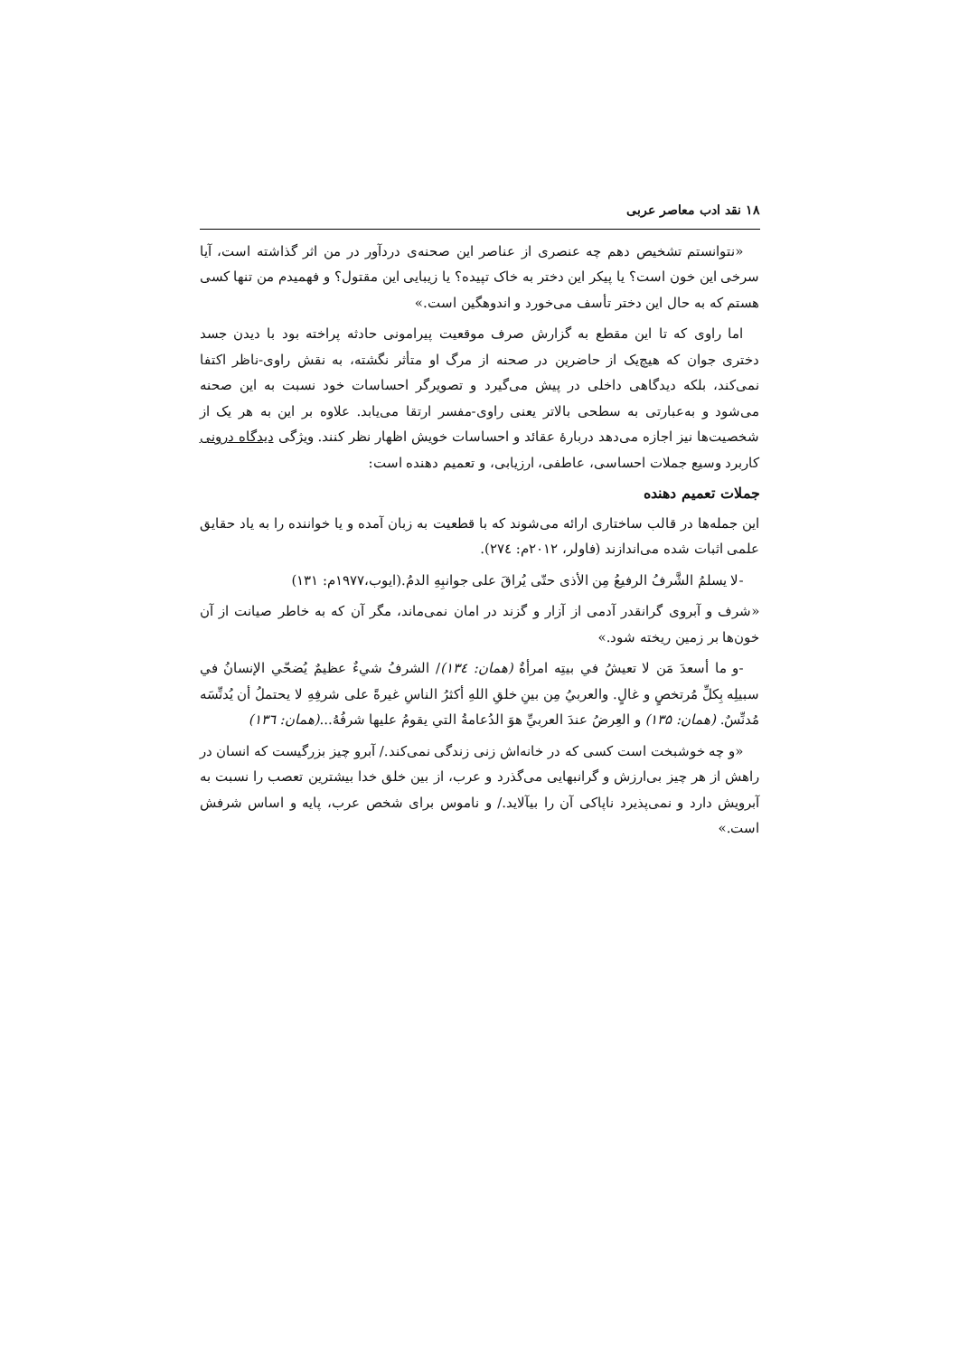۱۸ نقد ادب معاصر عربی
«نتوانستم تشخیص دهم چه عنصری از عناصر این صحنه‌ی دردآور در من اثر گذاشته است، آیا سرخی این خون است؟ یا پیکر این دختر به خاک تپیده؟ یا زیبایی این مقتول؟ و فهمیدم من تنها کسی هستم که به حال این دختر تأسف می‌خورد و اندوهگین است.»
اما راوی که تا این مقطع به گزارش صرف موقعیت پیرامونی حادثه پراخته بود با دیدن جسد دختری جوان که هیچ‌یک از حاضرین در صحنه از مرگ او متأثر نگشته، به نقش راوی-ناظر اکتفا نمی‌کند، بلکه دیدگاهی داخلی در پیش می‌گیرد و تصویرگر احساسات خود نسبت به این صحنه می‌شود و به‌عبارتی به سطحی بالاتر یعنی راوی-مفسر ارتقا می‌یابد. علاوه بر این به هر یک از شخصیت‌ها نیز اجازه می‌دهد دربارهٔ عقائد و احساسات خویش اظهار نظر کنند. ویژگی دیدگاه درونی کاربرد وسیع جملات احساسی، عاطفی، ارزیابی، و تعمیم دهنده است:
جملات تعمیم دهنده
این جمله‌ها در قالب ساختاری ارائه می‌شوند که با قطعیت به زبان آمده و یا خواننده را به یاد حقایق علمی اثبات شده می‌اندازند (فاولر، ۲۰۱۲م: ۲۷٤).
-لا يسلمُ الشَّرفُ الرفيعُ مِن الأذى حتّى يُراقَ على جوانبِهِ الدمُ.(ایوب،۱۹۷۷م: ۱۳۱)
«شرف و آبروی گرانقدر آدمی از آزار و گزند در امان نمی‌ماند، مگر آن که به خاطر صیانت از آن خون‌ها بر زمین ریخته شود.»
-و ما أسعدَ مَن لا تعيشُ في بيتِه امرأةٌ (همان: ۱۳٤)/ الشرفُ شيءٌ عظيمٌ يُضحّي الإنسانُ في سبيلِه بِكلِّ مُرتخصٍ و غالٍ. والعربيُ مِن بينِ خلقِ اللهِ أكثرُ الناسِ غيرةً على شرفِهِ لا يحتملُ أن يُدنِّسَه مُدنِّسٌ. (همان: ۱۳۵) و العِرضُ عندَ العربيِّ هوَ الدُعامةُ التي يقومُ عليها شرفُهُ...(همان: ۱۳٦)
«و چه خوشبخت است کسی که در خانه‌اش زنی زندگی نمی‌کند./ آبرو چیز بزرگیست که انسان در راهش از هر چیز بی‌ارزش و گرانبهایی می‌گذرد و عرب، از بین خلق خدا بیشترین تعصب را نسبت به آبرویش دارد و نمی‌پذیرد ناپاکی آن را بیآلاید./ و ناموس برای شخص عرب، پایه و اساس شرفش است.»